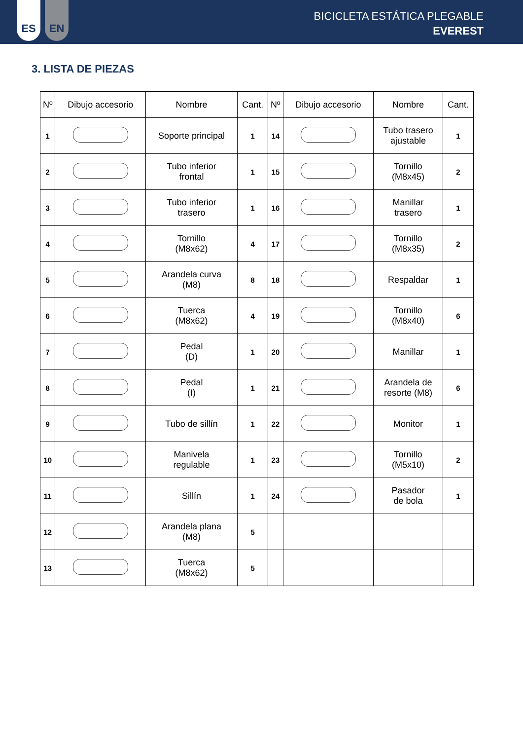ES EN
BICICLETA ESTÁTICA PLEGABLE
EVEREST
3. LISTA DE PIEZAS
| Nº | Dibujo accesorio | Nombre | Cant. | Nº | Dibujo accesorio | Nombre | Cant. |
| --- | --- | --- | --- | --- | --- | --- | --- |
| 1 | | Soporte principal | 1 | 14 | | Tubo trasero ajustable | 1 |
| 2 | | Tubo inferior frontal | 1 | 15 | | Tornillo (M8x45) | 2 |
| 3 | | Tubo inferior trasero | 1 | 16 | | Manillar trasero | 1 |
| 4 | | Tornillo (M8x62) | 4 | 17 | | Tornillo (M8x35) | 2 |
| 5 | | Arandela curva (M8) | 8 | 18 | | Respaldar | 1 |
| 6 | | Tuerca (M8x62) | 4 | 19 | | Tornillo (M8x40) | 6 |
| 7 | | Pedal (D) | 1 | 20 | | Manillar | 1 |
| 8 | | Pedal (I) | 1 | 21 | | Arandela de resorte (M8) | 6 |
| 9 | | Tubo de sillín | 1 | 22 | | Monitor | 1 |
| 10 | | Manivela regulable | 1 | 23 | | Tornillo (M5x10) | 2 |
| 11 | | Sillín | 1 | 24 | | Pasador de bola | 1 |
| 12 | | Arandela plana (M8) | 5 | | | | |
| 13 | | Tuerca (M8x62) | 5 | | | | |